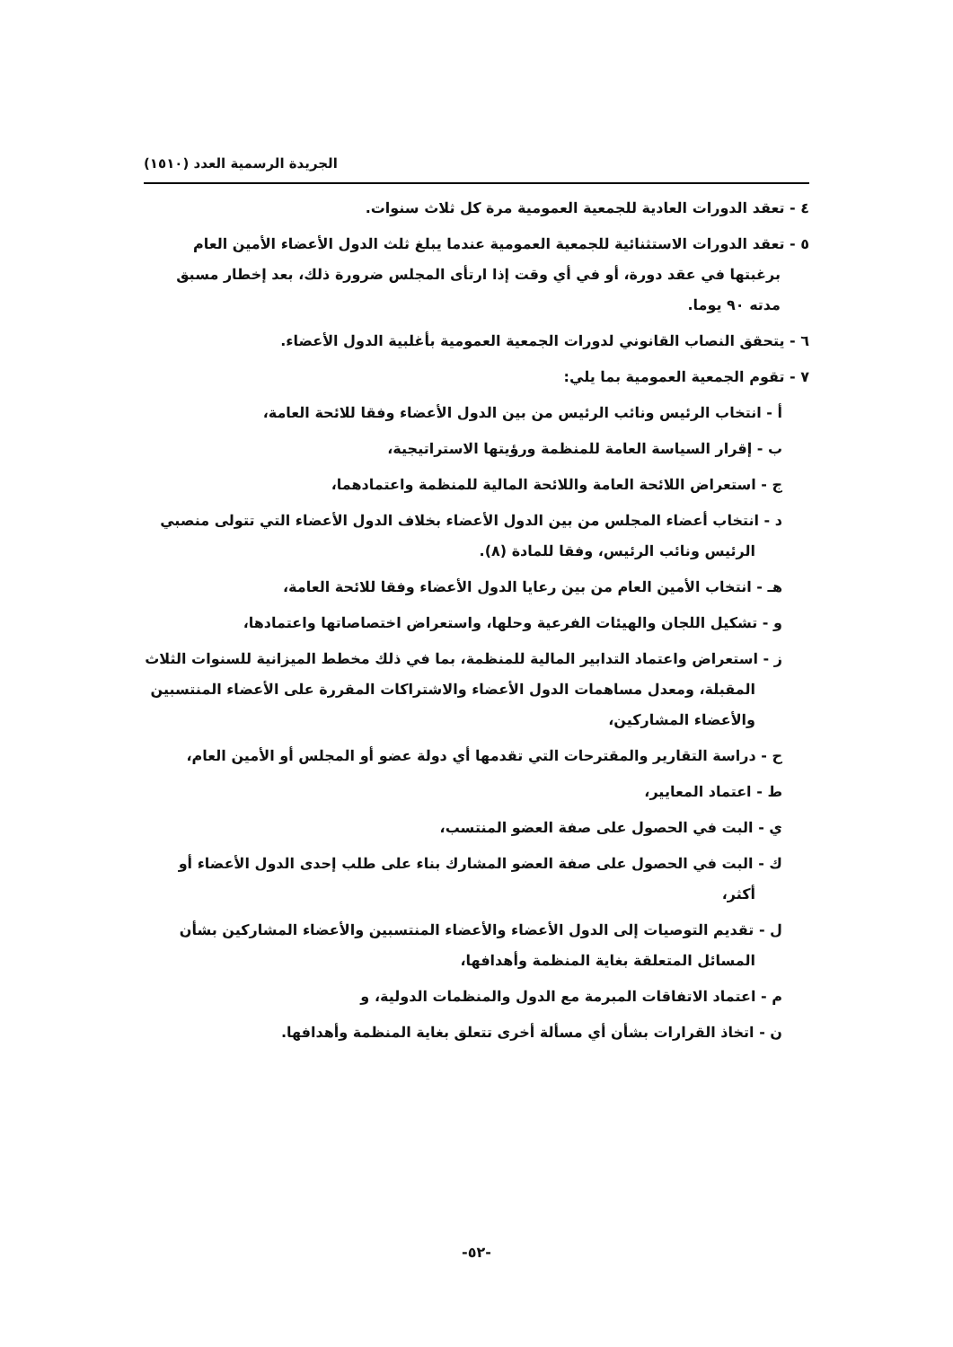الجريدة الرسمية العدد (١٥١٠)
٤ - تعقد الدورات العادية للجمعية العمومية مرة كل ثلاث سنوات.
٥ - تعقد الدورات الاستثنائية للجمعية العمومية عندما يبلغ ثلث الدول الأعضاء الأمين العام برغبتها في عقد دورة، أو في أي وقت إذا ارتأى المجلس ضرورة ذلك، بعد إخطار مسبق مدته ٩٠ يوما.
٦ - يتحقق النصاب القانوني لدورات الجمعية العمومية بأغلبية الدول الأعضاء.
٧ - تقوم الجمعية العمومية بما يلي:
أ - انتخاب الرئيس ونائب الرئيس من بين الدول الأعضاء وفقا للائحة العامة،
ب - إقرار السياسة العامة للمنظمة ورؤيتها الاستراتيجية،
ج - استعراض اللائحة العامة واللائحة المالية للمنظمة واعتمادهما،
د - انتخاب أعضاء المجلس من بين الدول الأعضاء بخلاف الدول الأعضاء التي تتولى منصبي الرئيس ونائب الرئيس، وفقا للمادة (٨).
هـ - انتخاب الأمين العام من بين رعايا الدول الأعضاء وفقا للائحة العامة،
و - تشكيل اللجان والهيئات الفرعية وحلها، واستعراض اختصاصاتها واعتمادها،
ز - استعراض واعتماد التدابير المالية للمنظمة، بما في ذلك مخطط الميزانية للسنوات الثلاث المقبلة، ومعدل مساهمات الدول الأعضاء والاشتراكات المقررة على الأعضاء المنتسبين والأعضاء المشاركين،
ح - دراسة التقارير والمقترحات التي تقدمها أي دولة عضو أو المجلس أو الأمين العام،
ط - اعتماد المعايير،
ي - البت في الحصول على صفة العضو المنتسب،
ك - البت في الحصول على صفة العضو المشارك بناء على طلب إحدى الدول الأعضاء أو أكثر،
ل - تقديم التوصيات إلى الدول الأعضاء والأعضاء المنتسبين والأعضاء المشاركين بشأن المسائل المتعلقة بغاية المنظمة وأهدافها،
م - اعتماد الاتفاقات المبرمة مع الدول والمنظمات الدولية، و
ن - اتخاذ القرارات بشأن أي مسألة أخرى تتعلق بغاية المنظمة وأهدافها.
-٥٢-